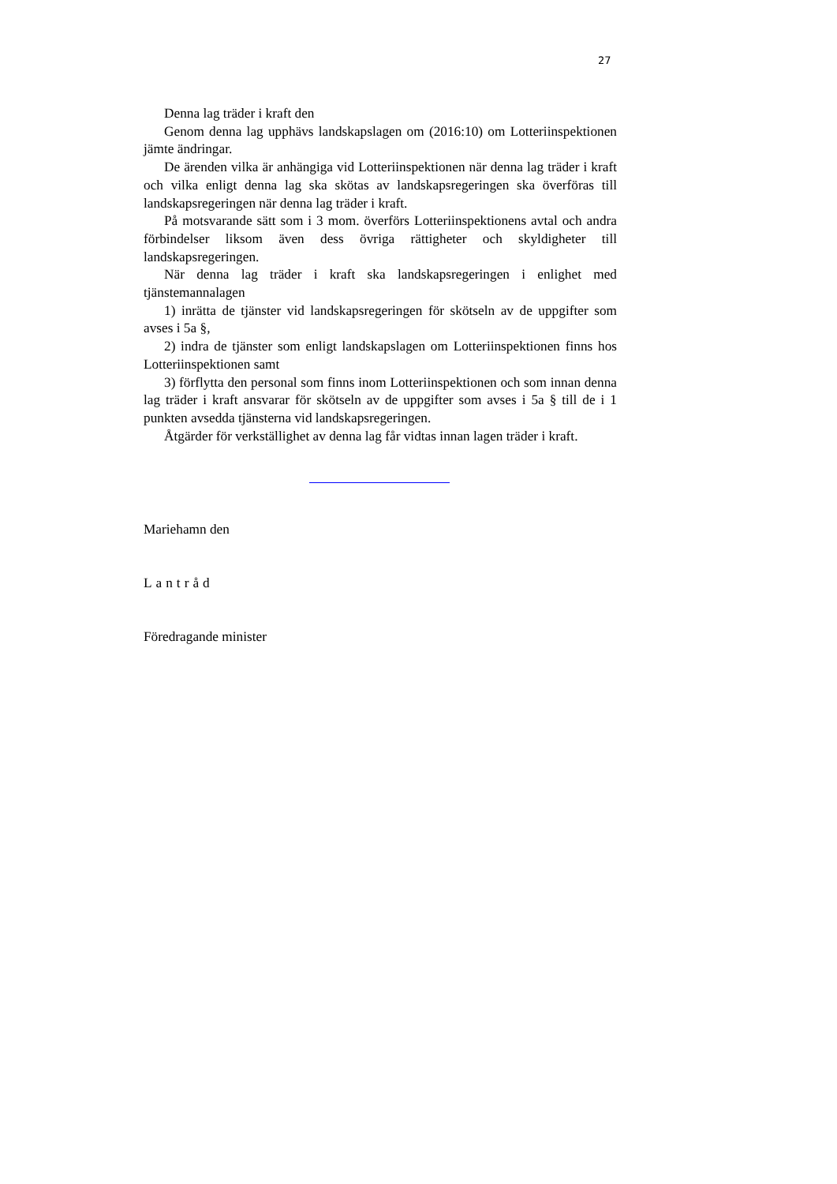27
Denna lag träder i kraft den
Genom denna lag upphävs landskapslagen om (2016:10) om Lotteriinspektionen jämte ändringar.
De ärenden vilka är anhängiga vid Lotteriinspektionen när denna lag träder i kraft och vilka enligt denna lag ska skötas av landskapsregeringen ska överföras till landskapsregeringen när denna lag träder i kraft.
På motsvarande sätt som i 3 mom. överförs Lotteriinspektionens avtal och andra förbindelser liksom även dess övriga rättigheter och skyldigheter till landskapsregeringen.
När denna lag träder i kraft ska landskapsregeringen i enlighet med tjänstemannalagen
1) inrätta de tjänster vid landskapsregeringen för skötseln av de uppgifter som avses i 5a §,
2) indra de tjänster som enligt landskapslagen om Lotteriinspektionen finns hos Lotteriinspektionen samt
3) förflytta den personal som finns inom Lotteriinspektionen och som innan denna lag träder i kraft ansvarar för skötseln av de uppgifter som avses i 5a § till de i 1 punkten avsedda tjänsterna vid landskapsregeringen.
Åtgärder för verkställighet av denna lag får vidtas innan lagen träder i kraft.
Mariehamn den
Lantråd
Föredragande minister